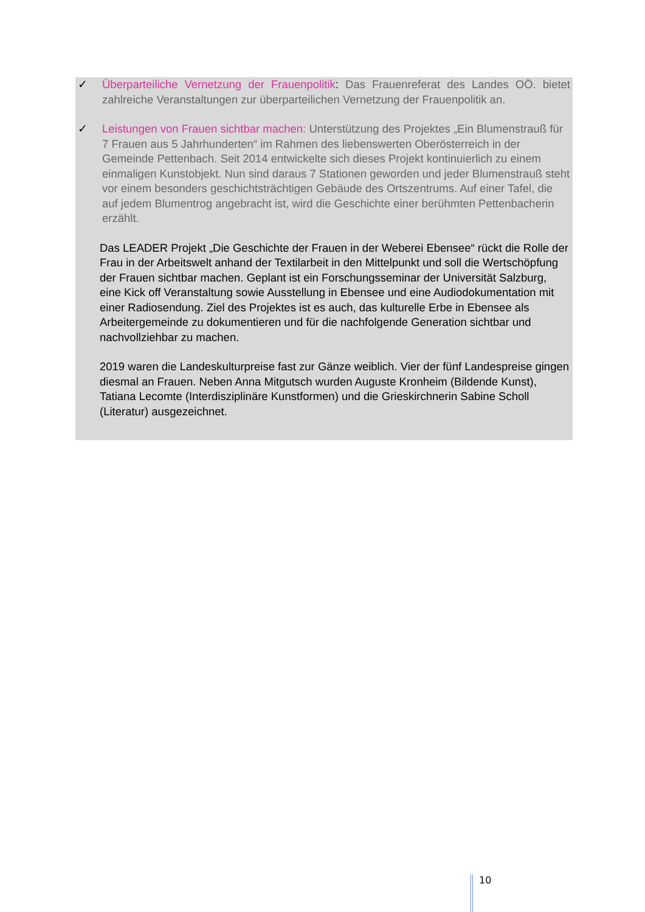✓ Überparteiliche Vernetzung der Frauenpolitik: Das Frauenreferat des Landes OÖ. bietet zahlreiche Veranstaltungen zur überparteilichen Vernetzung der Frauenpolitik an.
✓ Leistungen von Frauen sichtbar machen: Unterstützung des Projektes „Ein Blumenstrauß für 7 Frauen aus 5 Jahrhunderten“ im Rahmen des liebenswerten Oberösterreich in der Gemeinde Pettenbach. Seit 2014 entwickelte sich dieses Projekt kontinuierlich zu einem einmaligen Kunstobjekt. Nun sind daraus 7 Stationen geworden und jeder Blumenstrauß steht vor einem besonders geschichtsträchtigen Gebäude des Ortszentrums. Auf einer Tafel, die auf jedem Blumentrog angebracht ist, wird die Geschichte einer berühmten Pettenbacherin erzählt.
Das LEADER Projekt „Die Geschichte der Frauen in der Weberei Ebensee“ rückt die Rolle der Frau in der Arbeitswelt anhand der Textilarbeit in den Mittelpunkt und soll die Wertschöpfung der Frauen sichtbar machen. Geplant ist ein Forschungsseminar der Universität Salzburg, eine Kick off Veranstaltung sowie Ausstellung in Ebensee und eine Audiodokumentation mit einer Radiosendung. Ziel des Projektes ist es auch, das kulturelle Erbe in Ebensee als Arbeitergemeinde zu dokumentieren und für die nachfolgende Generation sichtbar und nachvollziehbar zu machen.
2019 waren die Landeskulturpreise fast zur Gänze weiblich. Vier der fünf Landespreise gingen diesmal an Frauen. Neben Anna Mitgutsch wurden Auguste Kronheim (Bildende Kunst), Tatiana Lecomte (Interdisziplinäre Kunstformen) und die Grieskirchnerin Sabine Scholl (Literatur) ausgezeichnet.
10